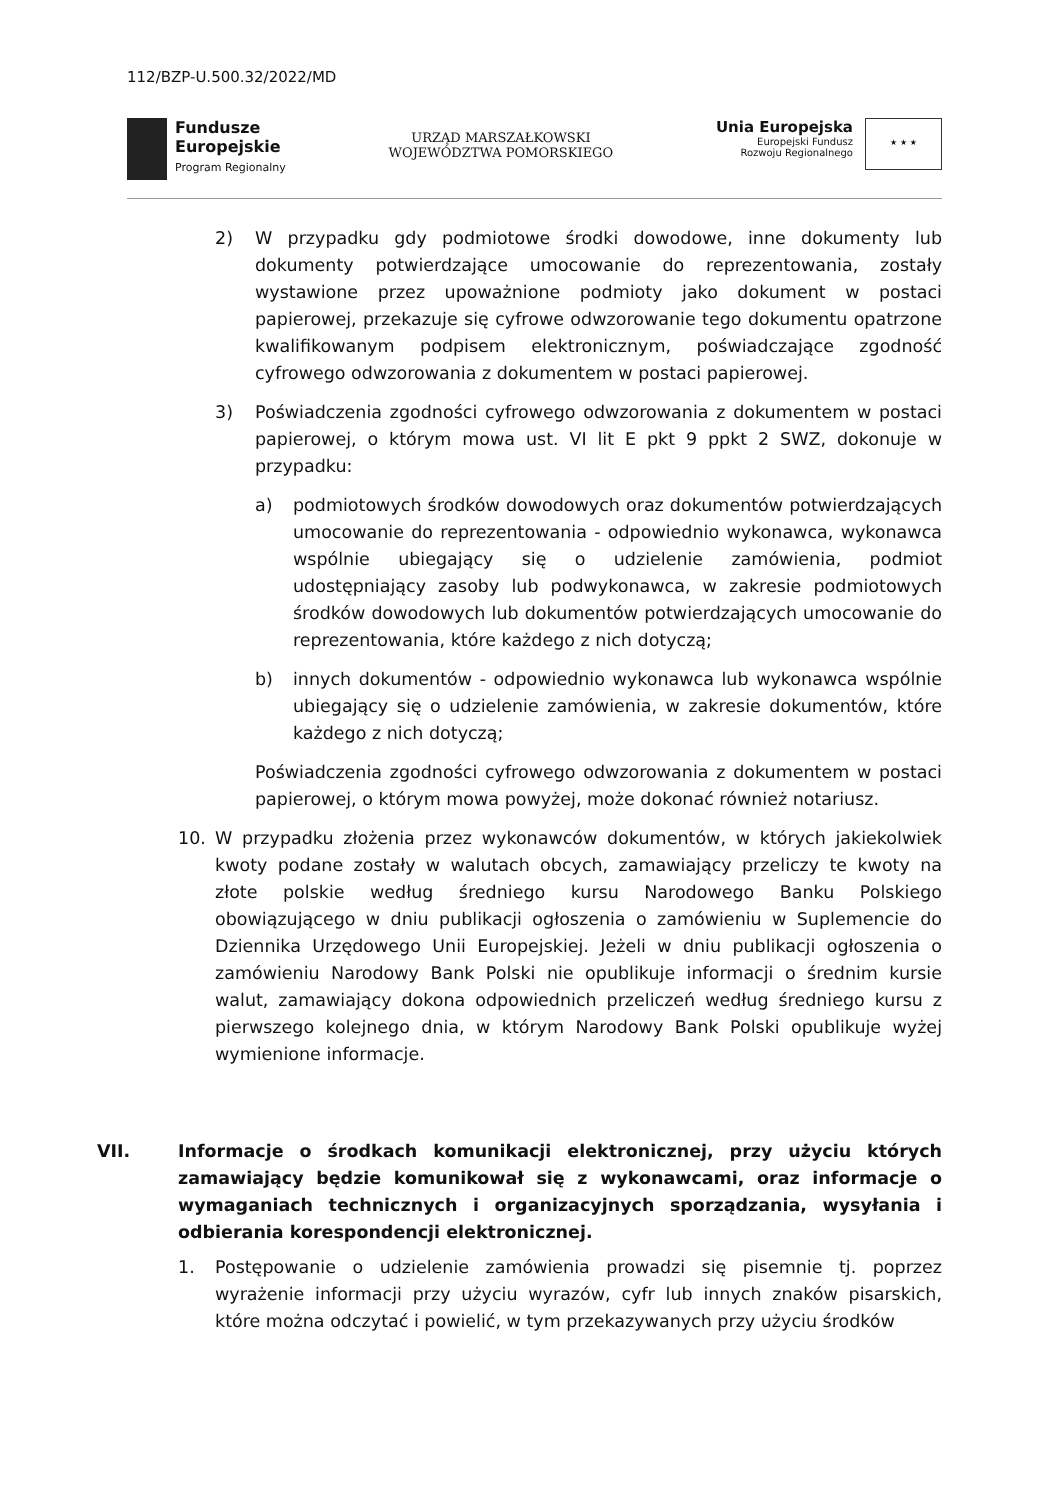112/BZP-U.500.32/2022/MD
Fundusze
Europejskie
Program Regionalny
URZĄD MARSZAŁKOWSKI
WOJEWÓDZTWA POMORSKIEGO
Unia Europejska
Europejski Fundusz
Rozwoju Regionalnego
★ ★ ★
2) W przypadku gdy podmiotowe środki dowodowe, inne dokumenty lub dokumenty potwierdzające umocowanie do reprezentowania, zostały wystawione przez upoważnione podmioty jako dokument w postaci papierowej, przekazuje się cyfrowe odwzorowanie tego dokumentu opatrzone kwalifikowanym podpisem elektronicznym, poświadczające zgodność cyfrowego odwzorowania z dokumentem w postaci papierowej.
3) Poświadczenia zgodności cyfrowego odwzorowania z dokumentem w postaci papierowej, o którym mowa ust. VI lit E pkt 9 ppkt 2 SWZ, dokonuje w przypadku:
a) podmiotowych środków dowodowych oraz dokumentów potwierdzających umocowanie do reprezentowania - odpowiednio wykonawca, wykonawca wspólnie ubiegający się o udzielenie zamówienia, podmiot udostępniający zasoby lub podwykonawca, w zakresie podmiotowych środków dowodowych lub dokumentów potwierdzających umocowanie do reprezentowania, które każdego z nich dotyczą;
b) innych dokumentów - odpowiednio wykonawca lub wykonawca wspólnie ubiegający się o udzielenie zamówienia, w zakresie dokumentów, które każdego z nich dotyczą;
Poświadczenia zgodności cyfrowego odwzorowania z dokumentem w postaci papierowej, o którym mowa powyżej, może dokonać również notariusz.
10. W przypadku złożenia przez wykonawców dokumentów, w których jakiekolwiek kwoty podane zostały w walutach obcych, zamawiający przeliczy te kwoty na złote polskie według średniego kursu Narodowego Banku Polskiego obowiązującego w dniu publikacji ogłoszenia o zamówieniu w Suplemencie do Dziennika Urzędowego Unii Europejskiej. Jeżeli w dniu publikacji ogłoszenia o zamówieniu Narodowy Bank Polski nie opublikuje informacji o średnim kursie walut, zamawiający dokona odpowiednich przeliczeń według średniego kursu z pierwszego kolejnego dnia, w którym Narodowy Bank Polski opublikuje wyżej wymienione informacje.
VII. Informacje o środkach komunikacji elektronicznej, przy użyciu których zamawiający będzie komunikował się z wykonawcami, oraz informacje o wymaganiach technicznych i organizacyjnych sporządzania, wysyłania i odbierania korespondencji elektronicznej.
1. Postępowanie o udzielenie zamówienia prowadzi się pisemnie tj. poprzez wyrażenie informacji przy użyciu wyrazów, cyfr lub innych znaków pisarskich, które można odczytać i powielić, w tym przekazywanych przy użyciu środków